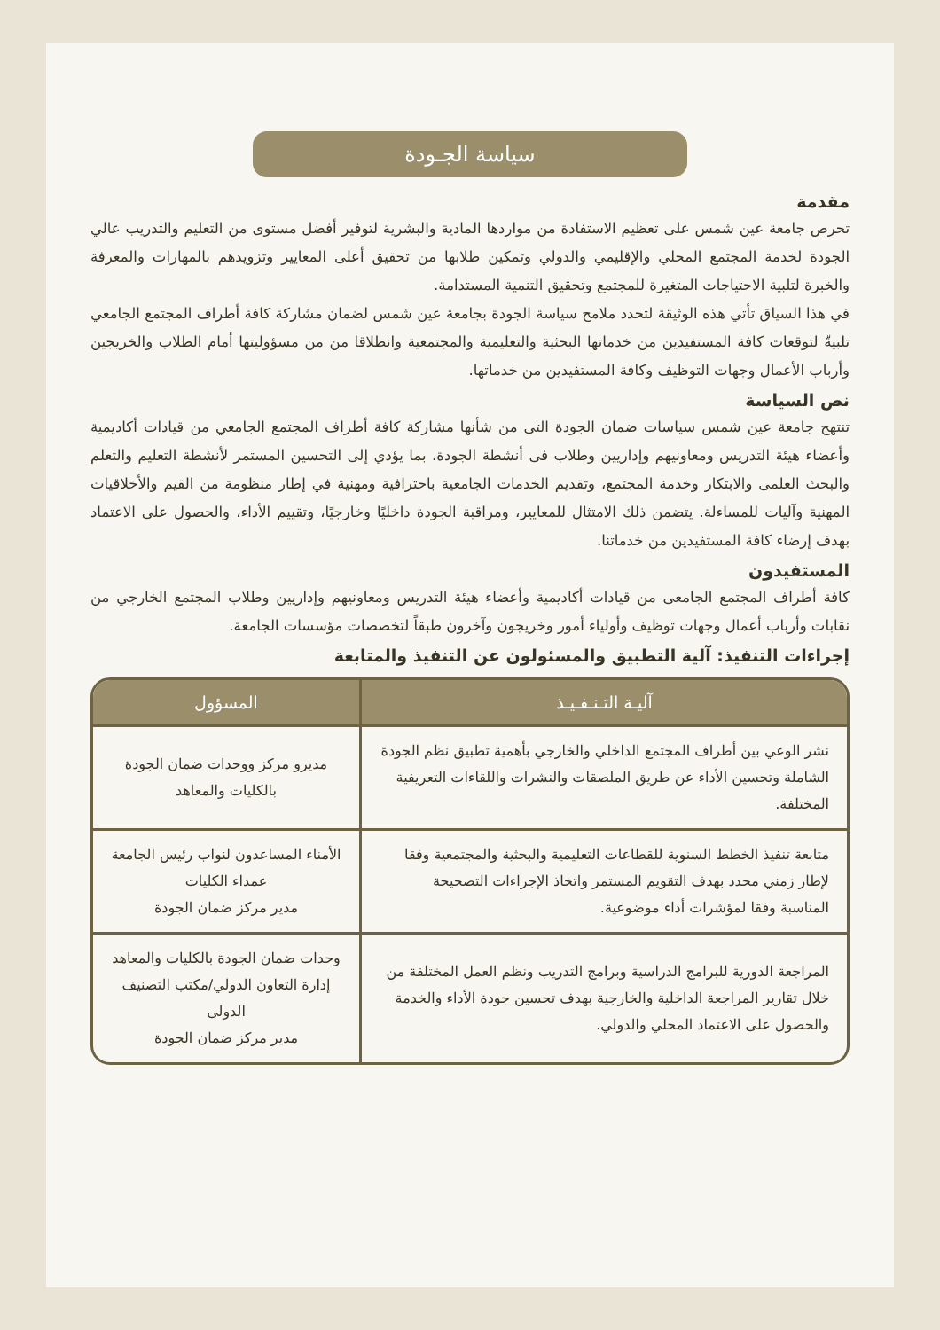سياسة الجـودة
مقدمة
تحرص جامعة عين شمس على تعظيم الاستفادة من مواردها المادية والبشرية لتوفير أفضل مستوى من التعليم والتدريب عالي الجودة لخدمة المجتمع المحلي والإقليمي والدولي وتمكين طلابها من تحقيق أعلى المعايير وتزويدهم بالمهارات والمعرفة والخبرة لتلبية الاحتياجات المتغيرة للمجتمع وتحقيق التنمية المستدامة.
في هذا السياق تأتي هذه الوثيقة لتحدد ملامح سياسة الجودة بجامعة عين شمس لضمان مشاركة كافة أطراف المجتمع الجامعي تلبيةّ لتوقعات كافة المستفيدين من خدماتها البحثية والتعليمية والمجتمعية وانطلاقا من من مسؤوليتها أمام الطلاب والخريجين وأرباب الأعمال وجهات التوظيف وكافة المستفيدين من خدماتها.
نص السياسة
تنتهج جامعة عين شمس سياسات ضمان الجودة التى من شأنها مشاركة كافة أطراف المجتمع الجامعي من قيادات أكاديمية وأعضاء هيئة التدريس ومعاونيهم وإداريين وطلاب فى أنشطة الجودة، بما يؤدي إلى التحسين المستمر لأنشطة التعليم والتعلم والبحث العلمى والابتكار وخدمة المجتمع، وتقديم الخدمات الجامعية باحترافية ومهنية في إطار منظومة من القيم والأخلاقيات المهنية وآليات للمساءلة. يتضمن ذلك الامتثال للمعايير، ومراقبة الجودة داخليًا وخارجيًا، وتقييم الأداء، والحصول على الاعتماد بهدف إرضاء كافة المستفيدين من خدماتنا.
المستفيدون
كافة أطراف المجتمع الجامعى من قيادات أكاديمية وأعضاء هيئة التدريس ومعاونيهم وإداريين وطلاب المجتمع الخارجي من نقابات وأرباب أعمال وجهات توظيف وأولياء أمور وخريجون وآخرون طبقاً لتخصصات مؤسسات الجامعة.
إجراءات التنفيذ: آلية التطبيق والمسئولون عن التنفيذ والمتابعة
| آليـة التـنـفـيـذ | المسؤول |
| --- | --- |
| نشر الوعي بين أطراف المجتمع الداخلي والخارجي بأهمية تطبيق نظم الجودة الشاملة وتحسين الأداء عن طريق الملصقات والنشرات واللقاءات التعريفية المختلفة. | مديرو مركز ووحدات ضمان الجودة بالكليات والمعاهد |
| متابعة تنفيذ الخطط السنوية للقطاعات التعليمية والبحثية والمجتمعية وفقا لإطار زمني محدد بهدف التقويم المستمر واتخاذ الإجراءات التصحيحة المناسبة وفقا لمؤشرات أداء موضوعية. | الأمناء المساعدون لنواب رئيس الجامعة عمداء الكليات مدير مركز ضمان الجودة |
| المراجعة الدورية للبرامج الدراسية وبرامج التدريب ونظم العمل المختلفة من خلال تقارير المراجعة الداخلية والخارجية بهدف تحسين جودة الأداء والخدمة والحصول على الاعتماد المحلي والدولي. | وحدات ضمان الجودة بالكليات والمعاهد إدارة التعاون الدولي/مكتب التصنيف الدولى مدير مركز ضمان الجودة |